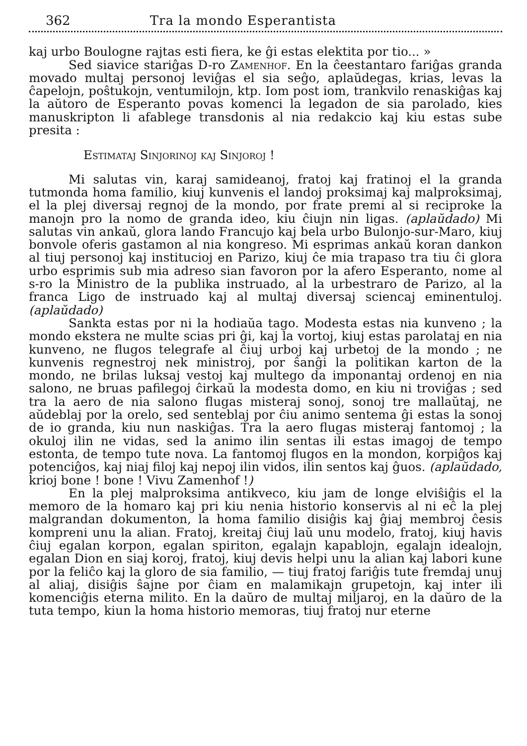362 Tra la mondo Esperantista
kaj urbo Boulogne rajtas esti fiera, ke ĝi estas elektita por tio... »
Sed siavice stariĝas D-ro Zamenhof. En la ĉeestantaro fariĝas granda movado multaj personoj leviĝas el sia seĝo, aplaŭdegas, krias, levas la ĉapelojn, poŝtukojn, ventumilojn, ktp. Iom post iom, trankvilo renaskiĝas kaj la aŭtoro de Esperanto povas komenci la legadon de sia parolado, kies manuskripton li afablege transdonis al nia redakcio kaj kiu estas sube presita :
Estimataj Sinjorinoj kaj Sinjoroj !
Mi salutas vin, karaj samideanoj, fratoj kaj fratinoj el la granda tutmonda homa familio, kiuj kunvenis el landoj proksimaj kaj malproksimaj, el la plej diversaj regnoj de la mondo, por frate premi al si reciproke la manojn pro la nomo de granda ideo, kiu ĉiujn nin ligas. (aplaŭdado) Mi salutas vin ankaŭ, glora lando Francujo kaj bela urbo Bulonjo-sur-Maro, kiuj bonvole oferis gastamon al nia kongreso. Mi esprimas ankaŭ koran dankon al tiuj personoj kaj institucioj en Parizo, kiuj ĉe mia trapaso tra tiu ĉi glora urbo esprimis sub mia adreso sian favoron por la afero Esperanto, nome al s-ro la Ministro de la publika instruado, al la urbestraro de Parizo, al la franca Ligo de instruado kaj al multaj diversaj sciencaj eminentuloj. (aplaŭdado)
Sankta estas por ni la hodiaŭa tago. Modesta estas nia kunveno ; la mondo ekstera ne multe scias pri ĝi, kaj la vortoj, kiuj estas parolataj en nia kunveno, ne flugos telegrafe al ĉiuj urboj kaj urbetoj de la mondo ; ne kunvenis regnestroj nek ministroj, por ŝanĝi la politikan karton de la mondo, ne brilas luksaj vestoj kaj multego da imponantaj ordenoj en nia salono, ne bruas pafilegoj ĉirkaŭ la modesta domo, en kiu ni troviĝas ; sed tra la aero de nia salono flugas misteraj sonoj, sonoj tre mallaŭtaj, ne aŭdeblaj por la orelo, sed senteblaj por ĉiu animo sentema ĝi estas la sonoj de io granda, kiu nun naskiĝas. Tra la aero flugas misteraj fantomoj ; la okuloj ilin ne vidas, sed la animo ilin sentas ili estas imagoj de tempo estonta, de tempo tute nova. La fantomoj flugos en la mondon, korpiĝos kaj potenciĝos, kaj niaj filoj kaj nepoj ilin vidos, ilin sentos kaj ĝuos. (aplaŭdado, krioj bone ! bone ! Vivu Zamenhof !)
En la plej malproksima antikveco, kiu jam de longe elviŝiĝis el la memoro de la homaro kaj pri kiu nenia historio konservis al ni eĉ la plej malgrandan dokumenton, la homa familio disiĝis kaj ĝiaj membroj ĉesis kompreni unu la alian. Fratoj, kreitaj ĉiuj laŭ unu modelo, fratoj, kiuj havis ĉiuj egalan korpon, egalan spiriton, egalajn kapablojn, egalajn idealojn, egalan Dion en siaj koroj, fratoj, kiuj devis helpi unu la alian kaj labori kune por la feliĉo kaj la gloro de sia familio, — tiuj fratoj fariĝis tute fremdaj unuj al aliaj, disiĝis ŝajne por ĉiam en malamikajn grupetojn, kaj inter ili komenciĝis eterna milito. En la daŭro de multaj miljaroj, en la daŭro de la tuta tempo, kiun la homa historio memoras, tiuj fratoj nur eterne